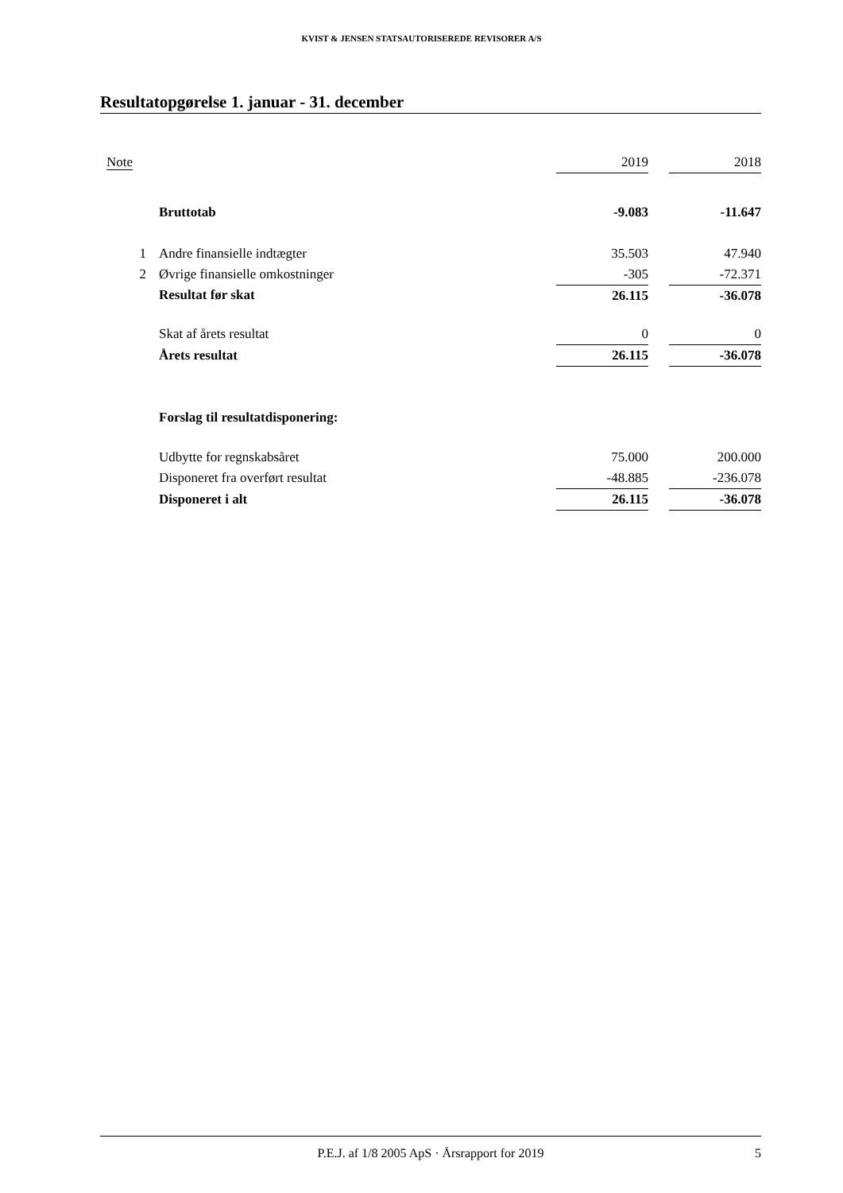KVIST & JENSEN STATSAUTORISEREDE REVISORER A/S
Resultatopgørelse 1. januar - 31. december
| Note | | 2019 | | 2018 |
| | Bruttotab | -9.083 | | -11.647 |
| 1 | Andre finansielle indtægter | 35.503 | | 47.940 |
| 2 | Øvrige finansielle omkostninger | -305 | | -72.371 |
| | Resultat før skat | 26.115 | | -36.078 |
| | Skat af årets resultat | 0 | | 0 |
| | Årets resultat | 26.115 | | -36.078 |
| | Forslag til resultatdisponering: | | | |
| | Udbytte for regnskabsåret | 75.000 | | 200.000 |
| | Disponeret fra overført resultat | -48.885 | | -236.078 |
| | Disponeret i alt | 26.115 | | -36.078 |
P.E.J. af 1/8 2005 ApS · Årsrapport for 2019 5